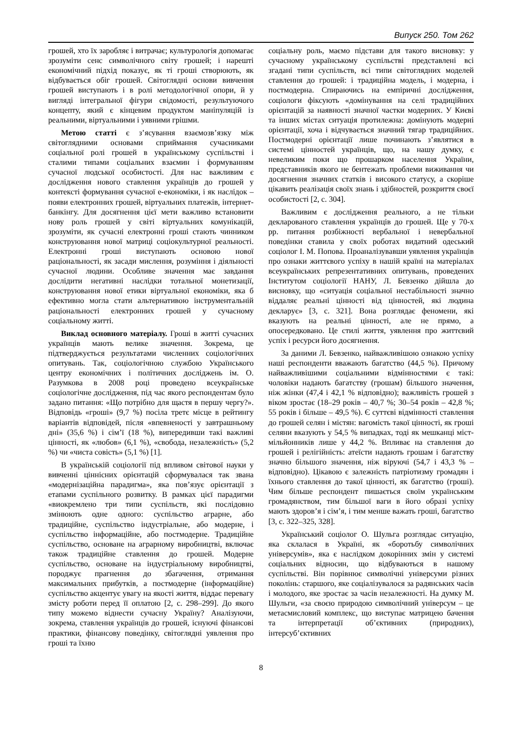Випуск 250. Том 262
грошей, хто їх заробляє і витрачає; культурологія допомагає зрозуміти сенс символічного світу грошей; і нарешті економічний підхід показує, як ті гроші створюють, як відбувається обіг грошей. Світоглядні основи вивчення грошей виступають і в ролі методологічної опори, й у вигляді інтегральної фігури свідомості, результуючого концепту, який є кінцевим продуктом маніпуляцій із реальними, віртуальними і уявними грішми.
Метою статті є з’ясування взаємозв’язку між світоглядними основами сприймання сучасниками соціальної ролі грошей в українському суспільстві і сталими типами соціальних взаємин і формуванням сучасної людської особистості. Для нас важливим є дослідження нового ставлення українців до грошей у контексті формування сучасної е-економіки, і як наслідок – появи електронних грошей, віртуальних платежів, інтернет-банкінгу. Для досягнення цієї мети важливо встановити нову роль грошей у світі віртуальних комунікацій, зрозуміти, як сучасні електронні гроші стають чинником конструювання нової матриці соціокультурної реальності. Електронні гроші виступають основою нової раціональності, як засади мислення, розуміння і діяльності сучасної людини. Особливе значення має завдання дослідити негативні наслідки тотальної монетизації, конструювання нової етики віртуальної економіки, яка б ефективно могла стати альтернативою інструментальній раціональності електронних грошей у сучасному соціальному житті.
Виклад основного матеріалу. Гроші в житті сучасних українців мають велике значення. Зокрема, це підтверджується результатами численних соціологічних опитувань. Так, соціологічною службою Українського центру економічних і політичних досліджень ім. О. Разумкова в 2008 році проведено всеукраїнське соціологічне дослідження, під час якого респондентам було задано питання: «Що потрібно для щастя в першу чергу?». Відповідь «гроші» (9,7 %) посіла третє місце в рейтингу варіантів відповідей, після «впевненості у завтрашньому дні» (35,6 %) і сім’ї (18 %), випередивши такі важливі цінності, як «любов» (6,1 %), «свобода, незалежність» (5,2 %) чи «чиста совість» (5,1 %) [1].
В українській соціології під впливом світової науки у вивченні ціннісних орієнтацій сформувалася так звана «модернізаційна парадигма», яка пов’язує орієнтації з етапами суспільного розвитку. В рамках цієї парадигми «виокремлено три типи суспільств, які послідовно змінюють одне одного: суспільство аграрне, або традиційне, суспільство індустріальне, або модерне, і суспільство інформаційне, або постмодерне. Традиційне суспільство, основане на аграрному виробництві, включає також традиційне ставлення до грошей. Модерне суспільство, основане на індустріальному виробництві, породжує прагнення до збагачення, отримання максимальних прибутків, а постмодерне (інформаційне) суспільство акцентує увагу на якості життя, віддає перевагу змісту роботи перед її оплатою [2, с. 298–299]. До якого типу можемо віднести сучасну Україну? Аналізуючи, зокрема, ставлення українців до грошей, існуючі фінансові практики, фінансову поведінку, світоглядні уявлення про гроші та їхню
соціальну роль, маємо підстави для такого висновку: у сучасному українському суспільстві представлені всі згадані типи суспільств, всі типи світоглядних моделей ставлення до грошей: і традиційна модель, і модерна, і постмодерна. Спираючись на емпіричні дослідження, соціологи фіксують «домінування на селі традиційних орієнтацій за наявності значної частки модерних. У Києві та інших містах ситуація протилежна: домінують модерні орієнтації, хоча і відчувається значний тягар традиційних. Постмодерні орієнтації лише починають з’являтися в системі цінностей українців, що, на нашу думку, є невеликим поки що прошарком населення України, представників якого не бентежать проблеми виживання чи досягнення значних статків і високого статусу, а скоріше цікавить реалізація своїх знань і здібностей, розкриття своєї особистості [2, с. 304].
Важливим є дослідження реального, а не тільки декларованого ставлення українців до грошей. Ще у 70-х рр. питання розбіжності вербальної і невербальної поведінки ставила у своїх роботах видатний одеський соціолог І. М. Попова. Проаналізувавши уявлення українців про ознаки життєвого успіху в нашій країні на матеріалах всеукраїнських репрезентативних опитувань, проведених Інститутом соціології НАНУ, Л. Бевзенко дійшла до висновку, що «ситуація соціальної нестабільності значно віддаляє реальні цінності від цінностей, які людина декларує» [3, с. 321]. Вона розглядає феномени, які вказують на реальні цінності, але не прямо, а опосередковано. Це стилі життя, уявлення про життєвий успіх і ресурси його досягнення.
За даними Л. Бевзенко, найважливішою ознакою успіху наші респонденти вважають багатство (44,5 %). Причому найважливішими соціальними відмінностями є такі: чоловіки надають багатству (грошам) більшого значення, ніж жінки (47,4 і 42,1 % відповідно); важливість грошей з віком зростає (18–29 років – 40,7 %; 30–54 років – 42,8 %; 55 років і більше – 49,5 %). Є суттєві відмінності ставлення до грошей селян і містян: вагомість такої цінності, як гроші селяни вказують у 54,5 % випадках, тоді як мешканці міст-мільйонників лише у 44,2 %. Впливає на ставлення до грошей і релігійність: атеїсти надають грошам і багатству значно більшого значення, ніж віруючі (54,7 і 43,3 % – відповідно). Цікавою є залежність патріотизму громадян і їхнього ставлення до такої цінності, як багатство (гроші). Чим більше респондент пишається своїм українським громадянством, тим більшої ваги в його образі успіху мають здоров’я і сім’я, і тим менше важать гроші, багатство [3, с. 322–325, 328].
Український соціолог О. Шульга розглядає ситуацію, яка склалася в Україні, як «боротьбу символічних універсумів», яка є наслідком докорінних змін у системі соціальних відносин, що відбуваються в нашому суспільстві. Він порівнює символічні універсуми різних поколінь: старшого, яке соціалізувалося за радянських часів і молодого, яке зростає за часів незалежності. На думку М. Шульги, «за своєю природою символічний універсум – це метасмисловий комплекс, що виступає матрицею бачення та інтерпретації об’єктивних (природних), інтерсуб’єктивних
8